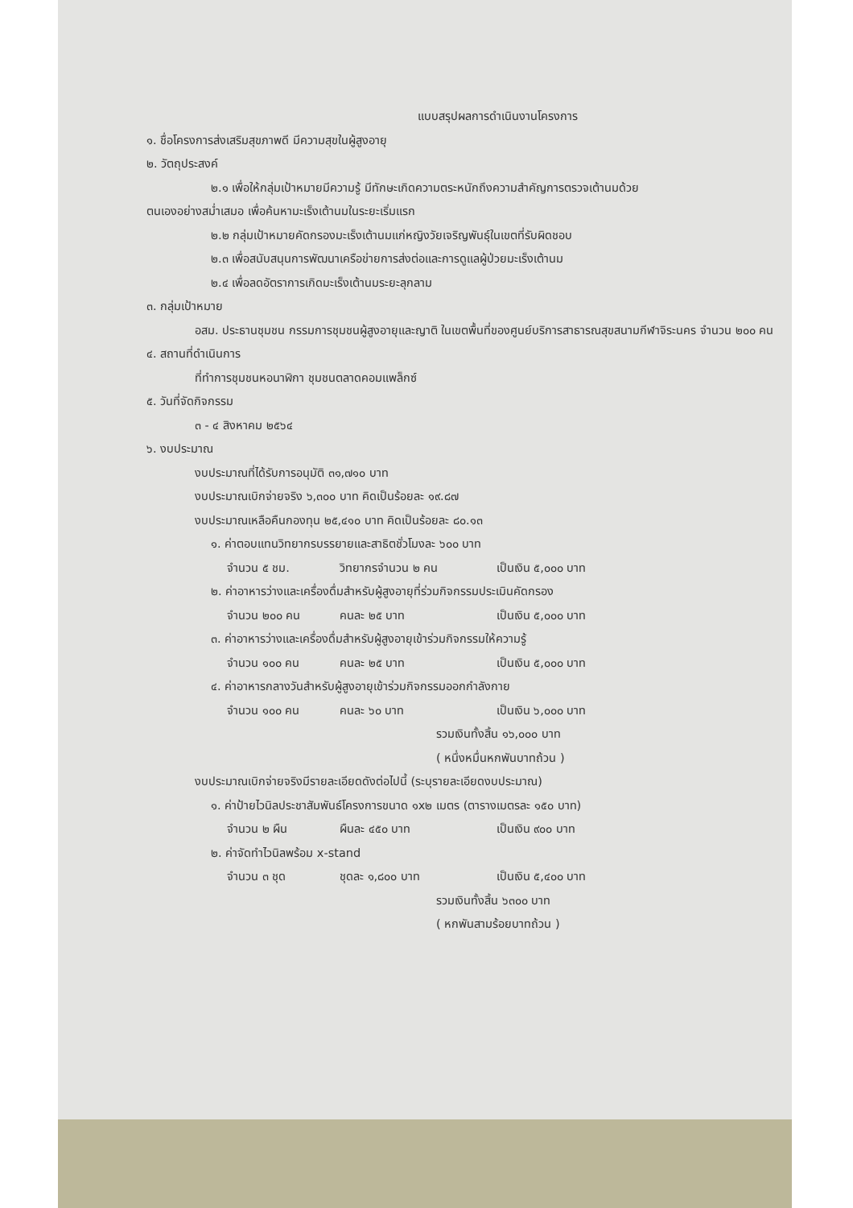แบบสรุปผลการดำเนินงานโครงการ
๑. ชื่อโครงการส่งเสริมสุขภาพดี มีความสุขในผู้สูงอายุ
๒. วัตถุประสงค์
๒.๑ เพื่อให้กลุ่มเป้าหมายมีความรู้ มีทักษะเกิดความตระหนักถึงความสำคัญการตรวจเต้านมด้วย
ตนเองอย่างสม่ำเสมอ เพื่อค้นหามะเร็งเต้านมในระยะเริ่มแรก
๒.๒ กลุ่มเป้าหมายคัดกรองมะเร็งเต้านมแก่หญิงวัยเจริญพันธุ์ในเขตที่รับผิดชอบ
๒.๓ เพื่อสนับสนุนการพัฒนาเครือข่ายการส่งต่อและการดูแลผู้ป่วยมะเร็งเต้านม
๒.๔ เพื่อลดอัตราการเกิดมะเร็งเต้านมระยะลุกลาม
๓. กลุ่มเป้าหมาย
อสม. ประธานชุมชน กรรมการชุมชนผู้สูงอายุและญาติ ในเขตพื้นที่ของศูนย์บริการสาธารณสุขสนามกีฬาจิระนคร จำนวน ๒๐๐ คน
๔. สถานที่ดำเนินการ
ที่ทำการชุมชนหอนาฬิกา ชุมชนตลาดคอมแพล็กซ์
๕. วันที่จัดกิจกรรม
๓ - ๔ สิงหาคม ๒๕๖๔
๖. งบประมาณ
งบประมาณที่ได้รับการอนุมัติ ๓๑,๗๑๐ บาท
งบประมาณเบิกจ่ายจริง ๖,๓๐๐ บาท คิดเป็นร้อยละ ๑๙.๘๗
งบประมาณเหลือคืนกองทุน ๒๕,๔๑๐ บาท คิดเป็นร้อยละ ๘๐.๑๓
๑. ค่าตอบแทนวิทยากรบรรยายและสาธิตชั่วโมงละ ๖๐๐ บาท
จำนวน ๕ ชม. วิทยากรจำนวน ๒ คน เป็นเงิน ๕,๐๐๐ บาท
๒. ค่าอาหารว่างและเครื่องดื่มสำหรับผู้สูงอายุที่ร่วมกิจกรรมประเมินคัดกรอง
จำนวน ๒๐๐ คน คนละ ๒๕ บาท เป็นเงิน ๕,๐๐๐ บาท
๓. ค่าอาหารว่างและเครื่องดื่มสำหรับผู้สูงอายุเข้าร่วมกิจกรรมให้ความรู้
จำนวน ๑๐๐ คน คนละ ๒๕ บาท เป็นเงิน ๕,๐๐๐ บาท
๔. ค่าอาหารกลางวันสำหรับผู้สูงอายุเข้าร่วมกิจกรรมออกกำลังกาย
จำนวน ๑๐๐ คน คนละ ๖๐ บาท เป็นเงิน ๖,๐๐๐ บาท
รวมเงินทั้งสิ้น ๑๖,๐๐๐ บาท
( หนึ่งหมื่นหกพันบาทถ้วน )
งบประมาณเบิกจ่ายจริงมีรายละเอียดดังต่อไปนี้ (ระบุรายละเอียดงบประมาณ)
๑. ค่าป้ายไวนิลประชาสัมพันธ์โครงการขนาด ๑x๒ เมตร (ตารางเมตรละ ๑๕๐ บาท)
จำนวน ๒ ผืน ผืนละ ๔๕๐ บาท เป็นเงิน ๙๐๐ บาท
๒. ค่าจัดทำไวนิลพร้อม x-stand
จำนวน ๓ ชุด ชุดละ ๑,๘๐๐ บาท เป็นเงิน ๕,๔๐๐ บาท
รวมเงินทั้งสิ้น ๖๓๐๐ บาท
( หกพันสามร้อยบาทถ้วน )